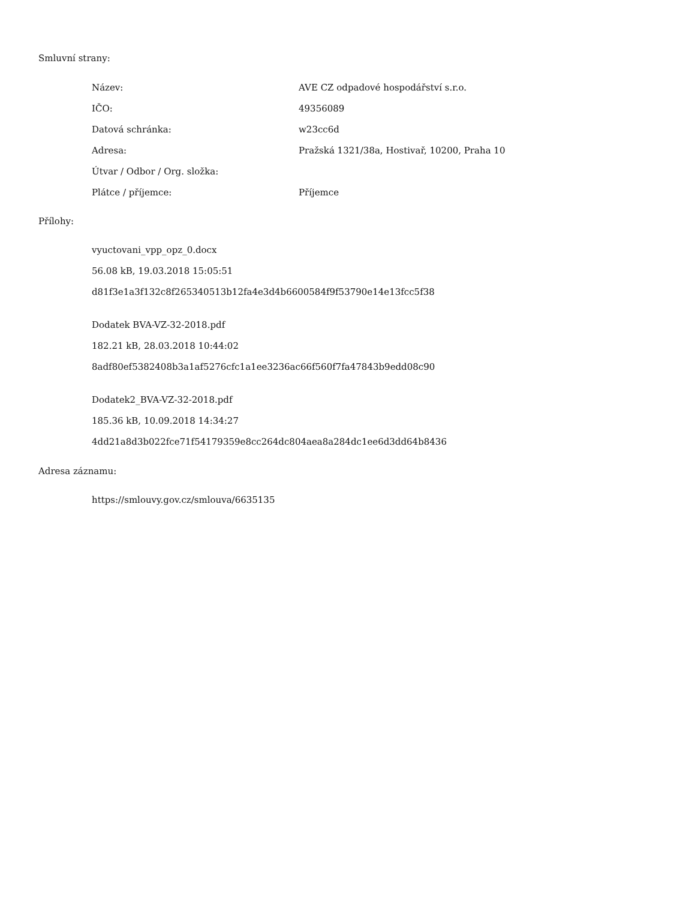Smluvní strany:
| Název: | AVE CZ odpadové hospodářství s.r.o. |
| IČO: | 49356089 |
| Datová schránka: | w23cc6d |
| Adresa: | Pražská 1321/38a, Hostivař, 10200, Praha 10 |
| Útvar / Odbor / Org. složka: | |
| Plátce / příjemce: | Příjemce |
Přílohy:
vyuctovani_vpp_opz_0.docx
56.08 kB, 19.03.2018 15:05:51
d81f3e1a3f132c8f265340513b12fa4e3d4b6600584f9f53790e14e13fcc5f38
Dodatek BVA-VZ-32-2018.pdf
182.21 kB, 28.03.2018 10:44:02
8adf80ef5382408b3a1af5276cfc1a1ee3236ac66f560f7fa47843b9edd08c90
Dodatek2_BVA-VZ-32-2018.pdf
185.36 kB, 10.09.2018 14:34:27
4dd21a8d3b022fce71f54179359e8cc264dc804aea8a284dc1ee6d3dd64b8436
Adresa záznamu:
https://smlouvy.gov.cz/smlouva/6635135